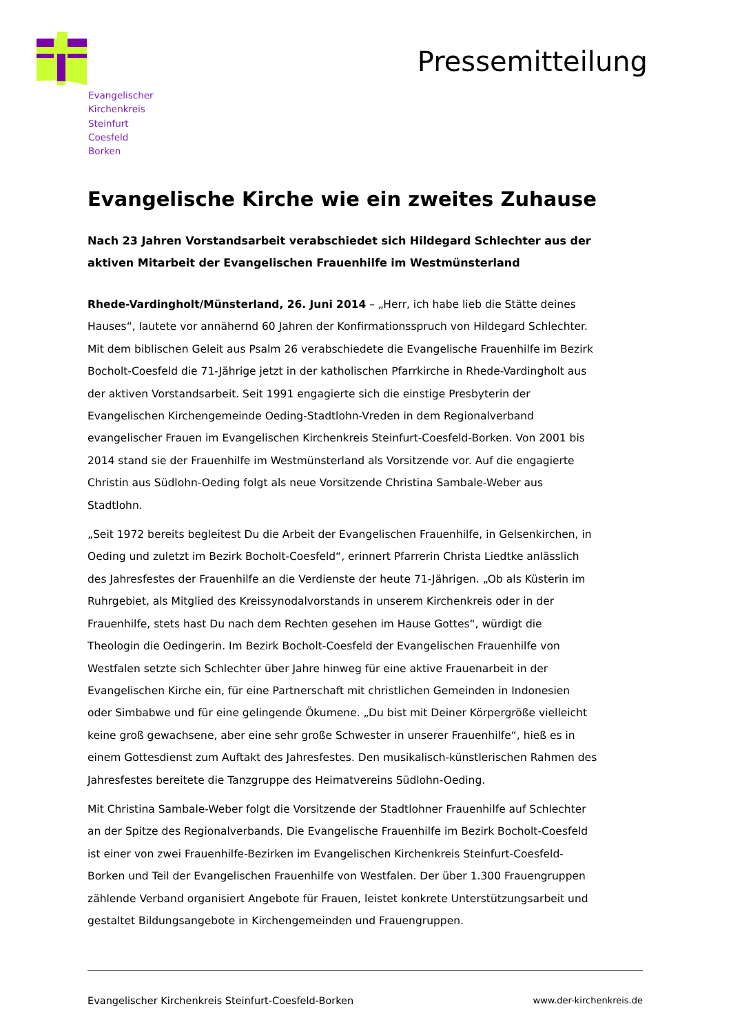Evangelischer
Kirchenkreis
Steinfurt
Coesfeld
Borken
Pressemitteilung
Evangelische Kirche wie ein zweites Zuhause
Nach 23 Jahren Vorstandsarbeit verabschiedet sich Hildegard Schlechter aus der aktiven Mitarbeit der Evangelischen Frauenhilfe im Westmünsterland
Rhede-Vardingholt/Münsterland, 26. Juni 2014 – „Herr, ich habe lieb die Stätte deines Hauses“, lautete vor annähernd 60 Jahren der Konfirmationsspruch von Hildegard Schlechter. Mit dem biblischen Geleit aus Psalm 26 verabschiedete die Evangelische Frauenhilfe im Bezirk Bocholt-Coesfeld die 71-Jährige jetzt in der katholischen Pfarrkirche in Rhede-Vardingholt aus der aktiven Vorstandsarbeit. Seit 1991 engagierte sich die einstige Presbyterin der Evangelischen Kirchengemeinde Oeding-Stadtlohn-Vreden in dem Regionalverband evangelischer Frauen im Evangelischen Kirchenkreis Steinfurt-Coesfeld-Borken. Von 2001 bis 2014 stand sie der Frauenhilfe im Westmünsterland als Vorsitzende vor. Auf die engagierte Christin aus Südlohn-Oeding folgt als neue Vorsitzende Christina Sambale-Weber aus Stadtlohn.
„Seit 1972 bereits begleitest Du die Arbeit der Evangelischen Frauenhilfe, in Gelsenkirchen, in Oeding und zuletzt im Bezirk Bocholt-Coesfeld“, erinnert Pfarrerin Christa Liedtke anlässlich des Jahresfestes der Frauenhilfe an die Verdienste der heute 71-Jährigen. „Ob als Küsterin im Ruhrgebiet, als Mitglied des Kreissynodalvorstands in unserem Kirchenkreis oder in der Frauenhilfe, stets hast Du nach dem Rechten gesehen im Hause Gottes“, würdigt die Theologin die Oedingerin. Im Bezirk Bocholt-Coesfeld der Evangelischen Frauenhilfe von Westfalen setzte sich Schlechter über Jahre hinweg für eine aktive Frauenarbeit in der Evangelischen Kirche ein, für eine Partnerschaft mit christlichen Gemeinden in Indonesien oder Simbabwe und für eine gelingende Ökumene. „Du bist mit Deiner Körpergröße vielleicht keine groß gewachsene, aber eine sehr große Schwester in unserer Frauenhilfe“, hieß es in einem Gottesdienst zum Auftakt des Jahresfestes. Den musikalisch-künstlerischen Rahmen des Jahresfestes bereitete die Tanzgruppe des Heimatvereins Südlohn-Oeding.
Mit Christina Sambale-Weber folgt die Vorsitzende der Stadtlohner Frauenhilfe auf Schlechter an der Spitze des Regionalverbands. Die Evangelische Frauenhilfe im Bezirk Bocholt-Coesfeld ist einer von zwei Frauenhilfe-Bezirken im Evangelischen Kirchenkreis Steinfurt-Coesfeld-Borken und Teil der Evangelischen Frauenhilfe von Westfalen. Der über 1.300 Frauengruppen zählende Verband organisiert Angebote für Frauen, leistet konkrete Unterstützungsarbeit und gestaltet Bildungsangebote in Kirchengemeinden und Frauengruppen.
Evangelischer Kirchenkreis Steinfurt-Coesfeld-Borken www.der-kirchenkreis.de